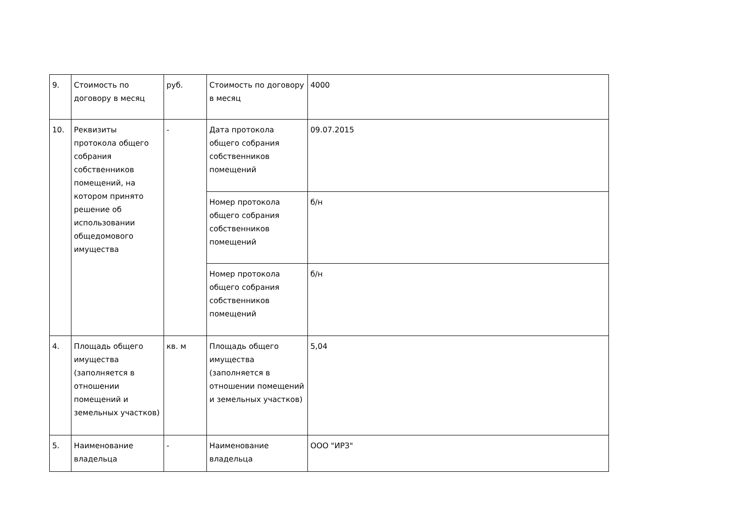| 9. | Стоимость по договору в месяц | руб. | Стоимость по договору в месяц | 4000 |
| 10. | Реквизиты протокола общего собрания собственников помещений, на котором принято решение об использовании общедомового имущества | - | Дата протокола общего собрания собственников помещений | 09.07.2015 |
| | | | Номер протокола общего собрания собственников помещений | б/н |
| | | | Номер протокола общего собрания собственников помещений | б/н |
| 4. | Площадь общего имущества (заполняется в отношении помещений и земельных участков) | кв. м | Площадь общего имущества (заполняется в отношении помещений и земельных участков) | 5,04 |
| 5. | Наименование владельца | - | Наименование владельца | ООО "ИРЗ" |